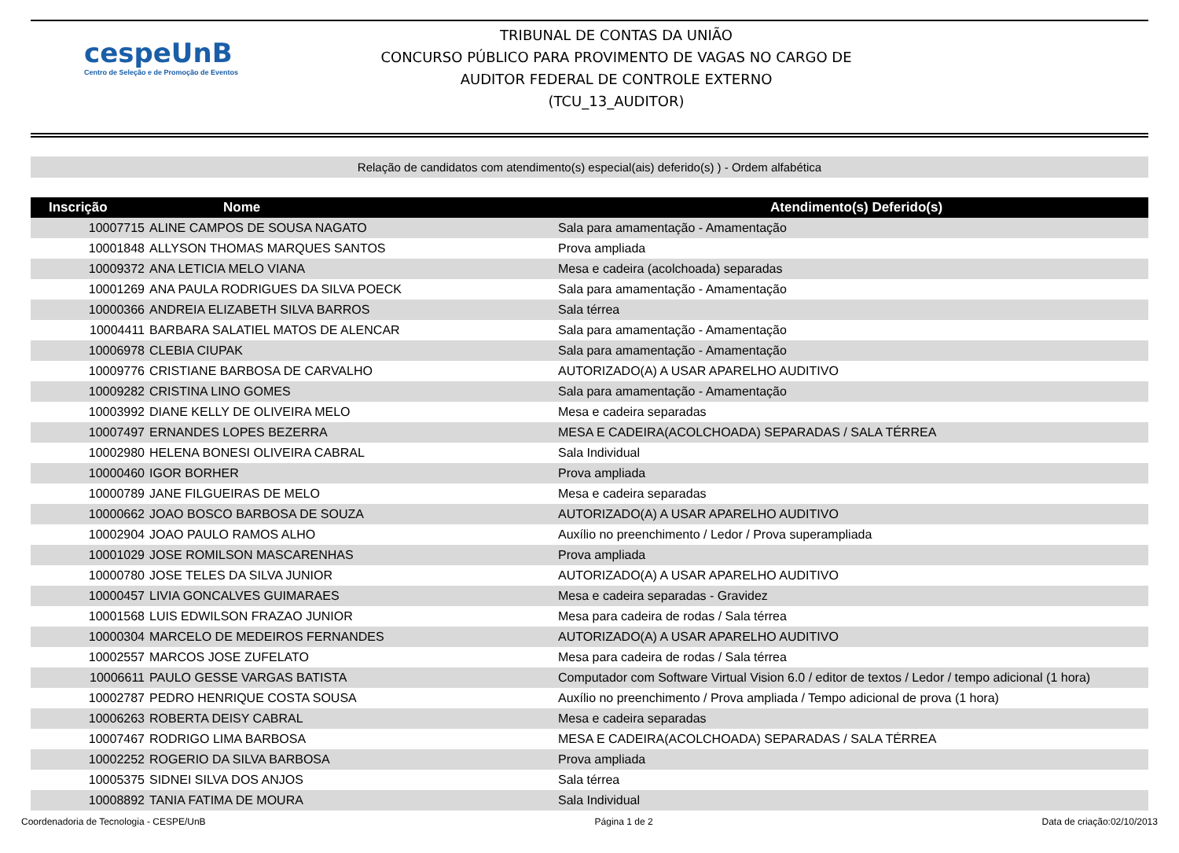cespeUnB
Centro de Seleção e de Promoção de Eventos
TRIBUNAL DE CONTAS DA UNIÃO
CONCURSO PÚBLICO PARA PROVIMENTO DE VAGAS NO CARGO DE
AUDITOR FEDERAL DE CONTROLE EXTERNO
(TCU_13_AUDITOR)
Relação de candidatos com atendimento(s) especial(ais) deferido(s) ) - Ordem alfabética
| Inscrição | Nome | Atendimento(s) Deferido(s) |
| --- | --- | --- |
| 10007715 | ALINE CAMPOS DE SOUSA NAGATO | Sala para amamentação - Amamentação |
| 10001848 | ALLYSON THOMAS MARQUES SANTOS | Prova ampliada |
| 10009372 | ANA LETICIA MELO VIANA | Mesa e cadeira (acolchoada) separadas |
| 10001269 | ANA PAULA RODRIGUES DA SILVA POECK | Sala para amamentação - Amamentação |
| 10000366 | ANDREIA ELIZABETH SILVA BARROS | Sala térrea |
| 10004411 | BARBARA SALATIEL MATOS DE ALENCAR | Sala para amamentação - Amamentação |
| 10006978 | CLEBIA CIUPAK | Sala para amamentação - Amamentação |
| 10009776 | CRISTIANE BARBOSA DE CARVALHO | AUTORIZADO(A) A USAR APARELHO AUDITIVO |
| 10009282 | CRISTINA LINO GOMES | Sala para amamentação - Amamentação |
| 10003992 | DIANE KELLY DE OLIVEIRA MELO | Mesa e cadeira separadas |
| 10007497 | ERNANDES LOPES BEZERRA | MESA E CADEIRA(ACOLCHOADA) SEPARADAS / SALA TÉRREA |
| 10002980 | HELENA BONESI OLIVEIRA CABRAL | Sala Individual |
| 10000460 | IGOR BORHER | Prova ampliada |
| 10000789 | JANE FILGUEIRAS DE MELO | Mesa e cadeira separadas |
| 10000662 | JOAO BOSCO BARBOSA DE SOUZA | AUTORIZADO(A) A USAR APARELHO AUDITIVO |
| 10002904 | JOAO PAULO RAMOS ALHO | Auxílio no preenchimento / Ledor / Prova superampliada |
| 10001029 | JOSE ROMILSON MASCARENHAS | Prova ampliada |
| 10000780 | JOSE TELES DA SILVA JUNIOR | AUTORIZADO(A) A USAR APARELHO AUDITIVO |
| 10000457 | LIVIA GONCALVES GUIMARAES | Mesa e cadeira separadas - Gravidez |
| 10001568 | LUIS EDWILSON FRAZAO JUNIOR | Mesa para cadeira de rodas / Sala térrea |
| 10000304 | MARCELO DE MEDEIROS FERNANDES | AUTORIZADO(A) A USAR APARELHO AUDITIVO |
| 10002557 | MARCOS JOSE ZUFELATO | Mesa para cadeira de rodas / Sala térrea |
| 10006611 | PAULO GESSE VARGAS BATISTA | Computador com Software Virtual Vision 6.0 / editor de textos / Ledor / tempo adicional (1 hora) |
| 10002787 | PEDRO HENRIQUE COSTA SOUSA | Auxílio no preenchimento / Prova ampliada / Tempo adicional de prova (1 hora) |
| 10006263 | ROBERTA DEISY CABRAL | Mesa e cadeira separadas |
| 10007467 | RODRIGO LIMA BARBOSA | MESA E CADEIRA(ACOLCHOADA) SEPARADAS / SALA TÉRREA |
| 10002252 | ROGERIO DA SILVA BARBOSA | Prova ampliada |
| 10005375 | SIDNEI SILVA DOS ANJOS | Sala térrea |
| 10008892 | TANIA FATIMA DE MOURA | Sala Individual |
Coordenadoria de Tecnologia - CESPE/UnB Página 1 de 2 Data de criação:02/10/2013